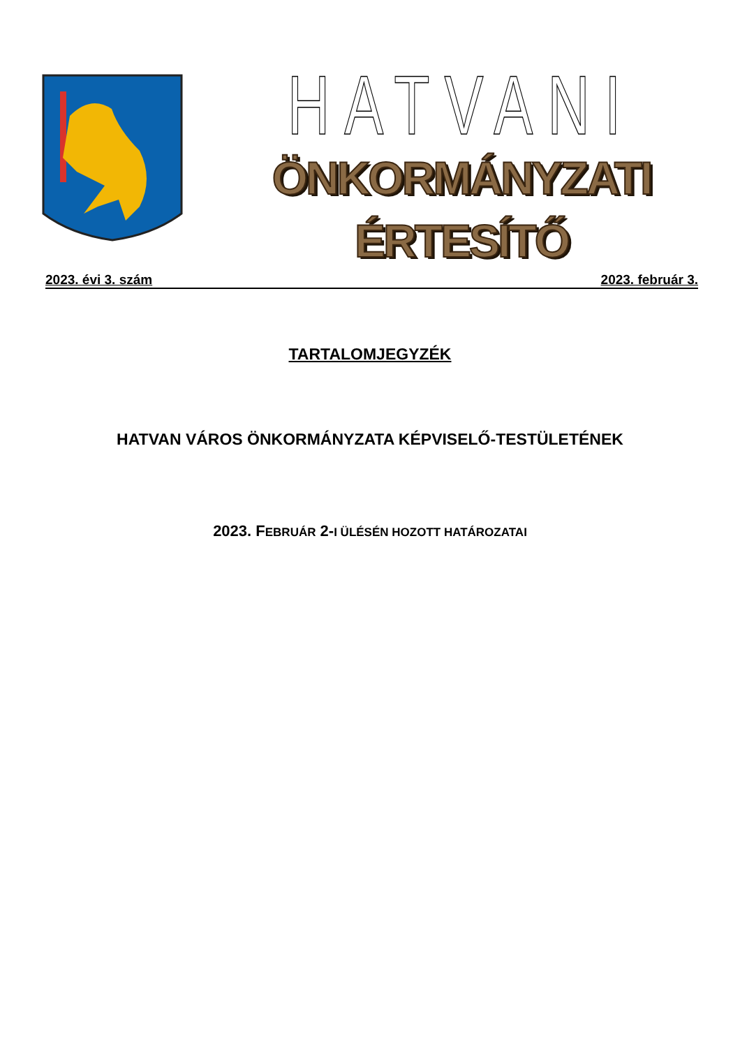HATVANI
ÖNKORMÁNYZATI ÉRTESÍTŐ
2023. évi 3. szám 2023. február 3.
TARTALOMJEGYZÉK
HATVAN VÁROS ÖNKORMÁNYZATA KÉPVISELŐ-TESTÜLETÉNEK
2023. FEBRUÁR 2-I ÜLÉSÉN HOZOTT HATÁROZATAI